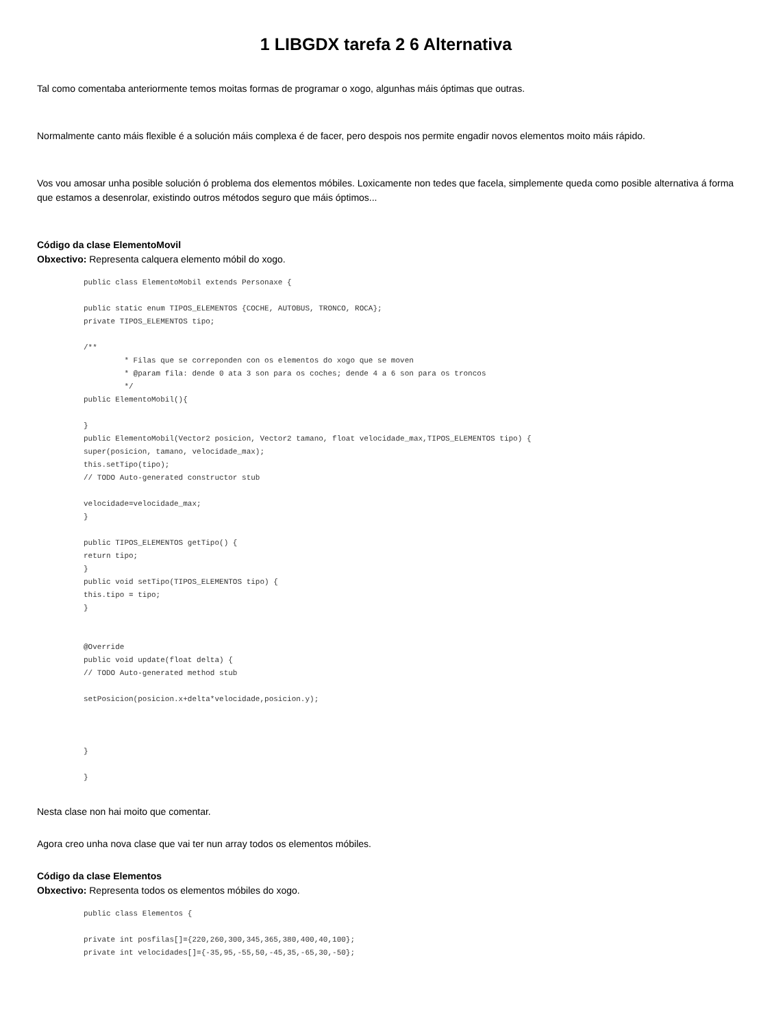1 LIBGDX tarefa 2 6 Alternativa
Tal como comentaba anteriormente temos moitas formas de programar o xogo, algunhas máis óptimas que outras.
Normalmente canto máis flexible é a solución máis complexa é de facer, pero despois nos permite engadir novos elementos moito máis rápido.
Vos vou amosar unha posible solución ó problema dos elementos móbiles. Loxicamente non tedes que facela, simplemente queda como posible alternativa á forma que estamos a desenrolar, existindo outros métodos seguro que máis óptimos...
Código da clase ElementoMovil
Obxectivo: Representa calquera elemento móbil do xogo.
public class ElementoMobil extends Personaxe {

public static enum TIPOS_ELEMENTOS {COCHE, AUTOBUS, TRONCO, ROCA};
private TIPOS_ELEMENTOS tipo;

/**
         * Filas que se correponden con os elementos do xogo que se moven
         * @param fila: dende 0 ata 3 son para os coches; dende 4 a 6 son para os troncos
         */
public ElementoMobil(){

}
public ElementoMobil(Vector2 posicion, Vector2 tamano, float velocidade_max,TIPOS_ELEMENTOS tipo) {
super(posicion, tamano, velocidade_max);
this.setTipo(tipo);
// TODO Auto-generated constructor stub

velocidade=velocidade_max;
}

public TIPOS_ELEMENTOS getTipo() {
return tipo;
}
public void setTipo(TIPOS_ELEMENTOS tipo) {
this.tipo = tipo;
}


@Override
public void update(float delta) {
// TODO Auto-generated method stub

setPosicion(posicion.x+delta*velocidade,posicion.y);



}

}
Nesta clase non hai moito que comentar.
Agora creo unha nova clase que vai ter nun array todos os elementos móbiles.
Código da clase Elementos
Obxectivo: Representa todos os elementos móbiles do xogo.
public class Elementos {

private int posfilas[]={220,260,300,345,365,380,400,40,100};
private int velocidades[]={-35,95,-55,50,-45,35,-65,30,-50};